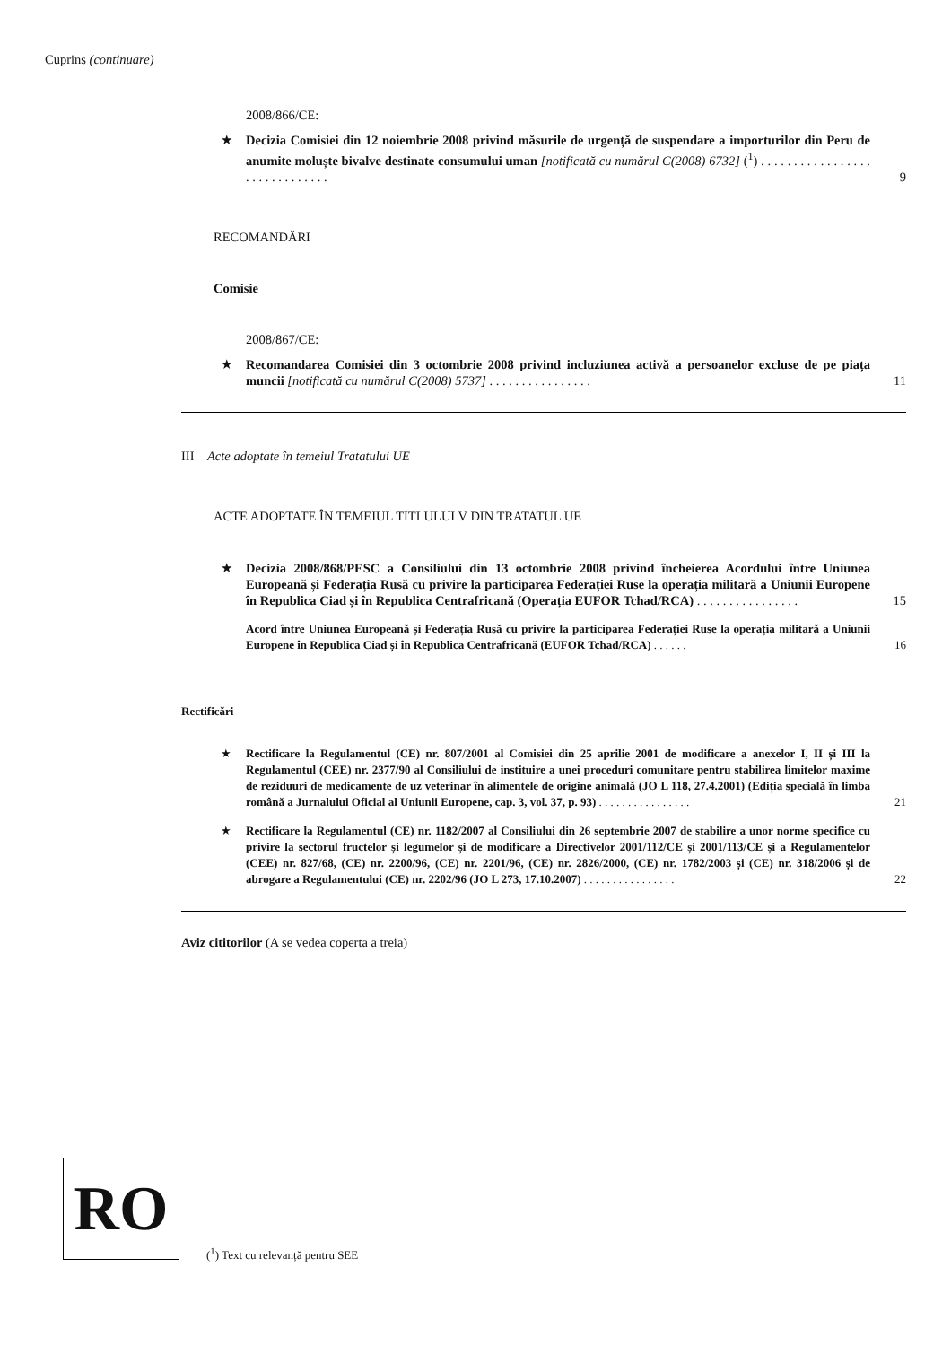Cuprins (continuare)
2008/866/CE:
★ Decizia Comisiei din 12 noiembrie 2008 privind măsurile de urgență de suspendare a importurilor din Peru de anumite moluște bivalve destinate consumului uman [notificată cu numărul C(2008) 6732] (<sup>1</sup>) . . . . . . . . . . . . . . . . . . . . . . . . . . . . . . 9
RECOMANDĂRI
Comisie
2008/867/CE:
★ Recomandarea Comisiei din 3 octombrie 2008 privind incluziunea activă a persoanelor excluse de pe piața muncii [notificată cu numărul C(2008) 5737] . . . . . . . . . . . . . . . . 11
III Acte adoptate în temeiul Tratatului UE
ACTE ADOPTATE ÎN TEMEIUL TITLULUI V DIN TRATATUL UE
★ Decizia 2008/868/PESC a Consiliului din 13 octombrie 2008 privind încheierea Acordului între Uniunea Europeană și Federația Rusă cu privire la participarea Federației Ruse la operația militară a Uniunii Europene în Republica Ciad și în Republica Centrafricană (Operația EUFOR Tchad/RCA) . . . . . . . . . . . . . . . . 15
Acord între Uniunea Europeană și Federația Rusă cu privire la participarea Federației Ruse la operația militară a Uniunii Europene în Republica Ciad și în Republica Centrafricană (EUFOR Tchad/RCA) . . . . . . 16
Rectificări
★ Rectificare la Regulamentul (CE) nr. 807/2001 al Comisiei din 25 aprilie 2001 de modificare a anexelor I, II și III la Regulamentul (CEE) nr. 2377/90 al Consiliului de instituire a unei proceduri comunitare pentru stabilirea limitelor maxime de reziduuri de medicamente de uz veterinar în alimentele de origine animală (JO L 118, 27.4.2001) (Ediția specială în limba română a Jurnalului Oficial al Uniunii Europene, cap. 3, vol. 37, p. 93) . . . . . . . . . . . . . . . . 21
★ Rectificare la Regulamentul (CE) nr. 1182/2007 al Consiliului din 26 septembrie 2007 de stabilire a unor norme specifice cu privire la sectorul fructelor și legumelor și de modificare a Directivelor 2001/112/CE și 2001/113/CE și a Regulamentelor (CEE) nr. 827/68, (CE) nr. 2200/96, (CE) nr. 2201/96, (CE) nr. 2826/2000, (CE) nr. 1782/2003 și (CE) nr. 318/2006 și de abrogare a Regulamentului (CE) nr. 2202/96 (JO L 273, 17.10.2007) . . . . . . . . . . . . . . . . 22
Aviz cititorilor (A se vedea coperta a treia)
RO
(<sup>1</sup>) Text cu relevanță pentru SEE